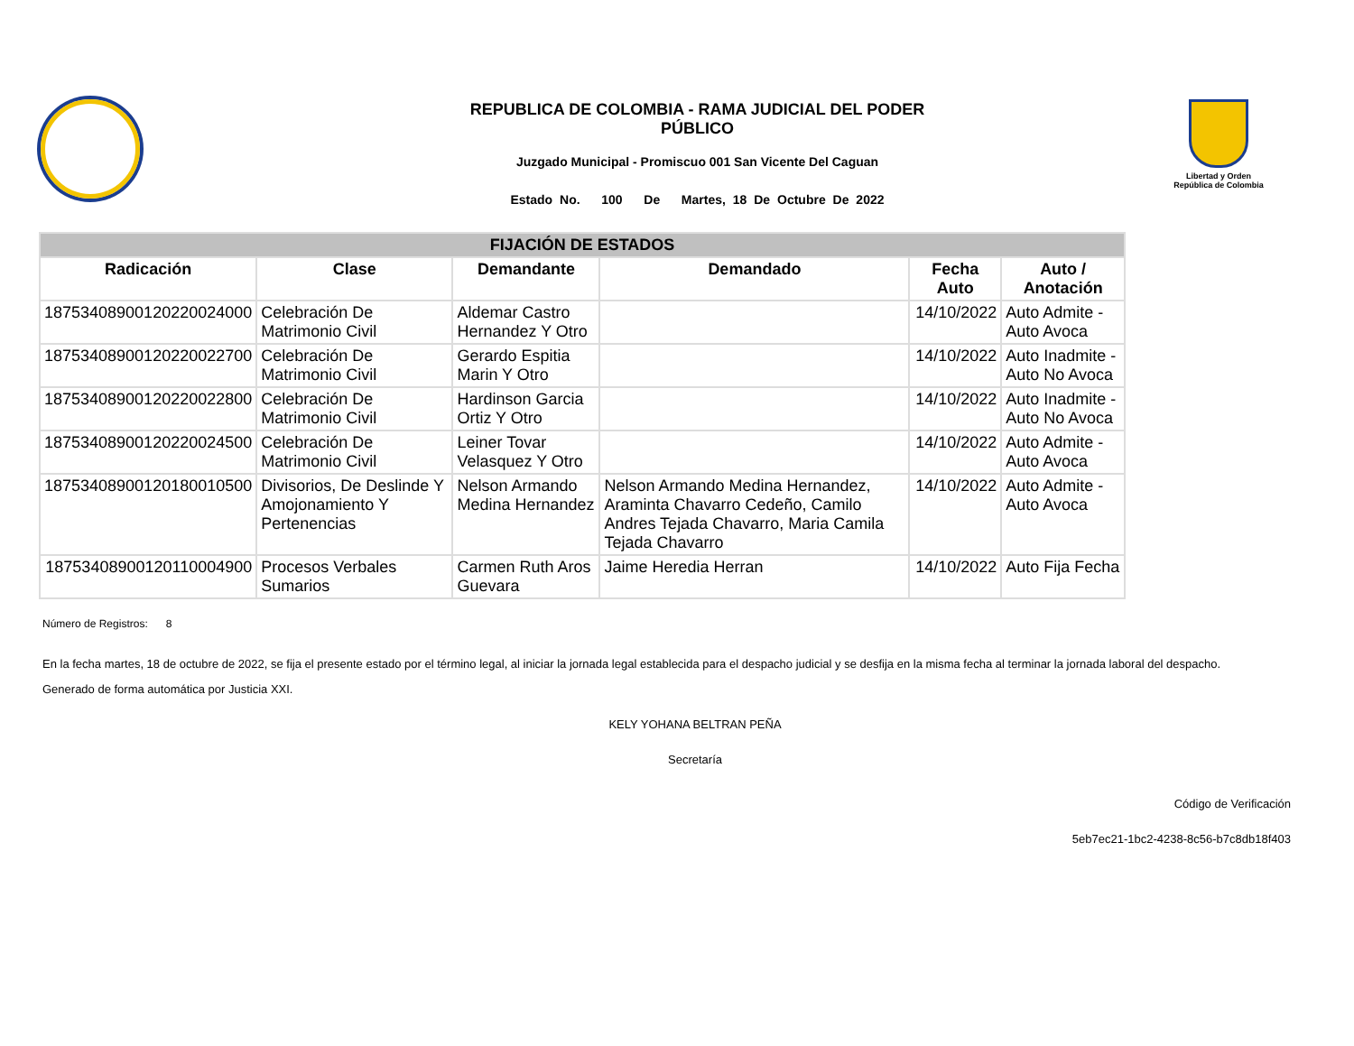REPUBLICA DE COLOMBIA - RAMA JUDICIAL DEL PODER PÚBLICO
Juzgado Municipal - Promiscuo 001 San Vicente Del Caguan
Estado No. 100 De Martes, 18 De Octubre De 2022
Libertad y Orden
República de Colombia
| FIJACIÓN DE ESTADOS | | | | | |
| --- | --- | --- | --- | --- | --- |
| Radicación | Clase | Demandante | Demandado | Fecha Auto | Auto / Anotación |
| 18753408900120220024000 | Celebración De Matrimonio Civil | Aldemar Castro Hernandez Y Otro | | 14/10/2022 | Auto Admite - Auto Avoca |
| 18753408900120220022700 | Celebración De Matrimonio Civil | Gerardo Espitia Marin Y Otro | | 14/10/2022 | Auto Inadmite - Auto No Avoca |
| 18753408900120220022800 | Celebración De Matrimonio Civil | Hardinson Garcia Ortiz Y Otro | | 14/10/2022 | Auto Inadmite - Auto No Avoca |
| 18753408900120220024500 | Celebración De Matrimonio Civil | Leiner Tovar Velasquez Y Otro | | 14/10/2022 | Auto Admite - Auto Avoca |
| 18753408900120180010500 | Divisorios, De Deslinde Y Amojonamiento Y Pertenencias | Nelson Armando Medina Hernandez | Nelson Armando Medina Hernandez, Araminta Chavarro Cedeño, Camilo Andres Tejada Chavarro, Maria Camila Tejada Chavarro | 14/10/2022 | Auto Admite - Auto Avoca |
| 18753408900120110004900 | Procesos Verbales Sumarios | Carmen Ruth Aros Guevara | Jaime Heredia Herran | 14/10/2022 | Auto Fija Fecha |
Número de Registros: 8
En la fecha martes, 18 de octubre de 2022, se fija el presente estado por el término legal, al iniciar la jornada legal establecida para el despacho judicial y se desfija en la misma fecha al terminar la jornada laboral del despacho.
Generado de forma automática por Justicia XXI.
KELY YOHANA BELTRAN PEÑA
Secretaría
Código de Verificación
5eb7ec21-1bc2-4238-8c56-b7c8db18f403